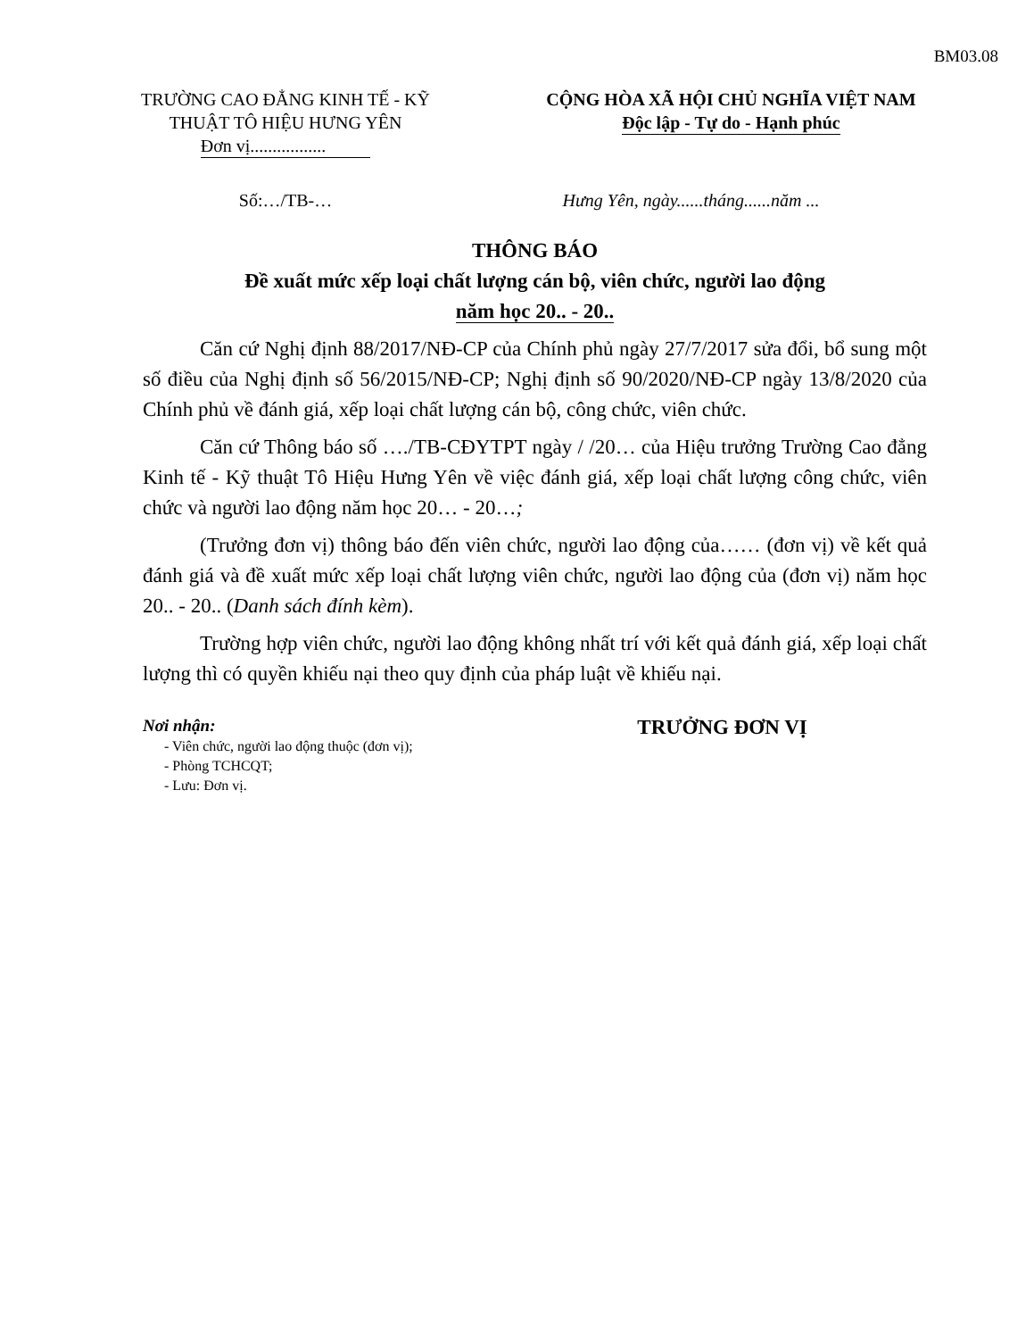BM03.08
TRƯỜNG CAO ĐẲNG KINH TẾ - KỸ THUẬT TÔ HIỆU HƯNG YÊN
Đơn vị.................
CỘNG HÒA XÃ HỘI CHỦ NGHĨA VIỆT NAM
Độc lập - Tự do - Hạnh phúc
Số:…/TB-… Hưng Yên, ngày......tháng......năm ...
THÔNG BÁO
Đề xuất mức xếp loại chất lượng cán bộ, viên chức, người lao động
năm học 20.. - 20..
Căn cứ Nghị định 88/2017/NĐ-CP của Chính phủ ngày 27/7/2017 sửa đổi, bổ sung một số điều của Nghị định số 56/2015/NĐ-CP; Nghị định số 90/2020/NĐ-CP ngày 13/8/2020 của Chính phủ về đánh giá, xếp loại chất lượng cán bộ, công chức, viên chức.
Căn cứ Thông báo số …./TB-CĐYTPT ngày / /20… của Hiệu trưởng Trường Cao đẳng Kinh tế - Kỹ thuật Tô Hiệu Hưng Yên về việc đánh giá, xếp loại chất lượng công chức, viên chức và người lao động năm học 20… - 20…;
(Trưởng đơn vị) thông báo đến viên chức, người lao động của…… (đơn vị) về kết quả đánh giá và đề xuất mức xếp loại chất lượng viên chức, người lao động của (đơn vị) năm học 20.. - 20.. (Danh sách đính kèm).
Trường hợp viên chức, người lao động không nhất trí với kết quả đánh giá, xếp loại chất lượng thì có quyền khiếu nại theo quy định của pháp luật về khiếu nại.
Nơi nhận:
- Viên chức, người lao động thuộc (đơn vị);
- Phòng TCHCQT;
- Lưu: Đơn vị.
TRƯỞNG ĐƠN VỊ